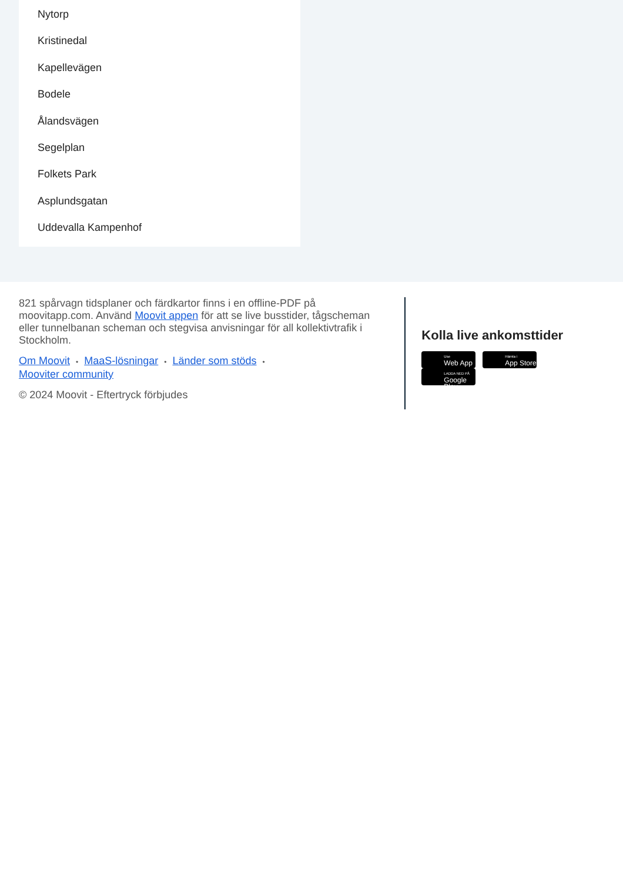Nytorp
Kristinedal
Kapellevägen
Bodele
Ålandsvägen
Segelplan
Folkets Park
Asplundsgatan
Uddevalla Kampenhof
821 spårvagn tidsplaner och färdkartor finns i en offline-PDF på moovitapp.com. Använd Moovit appen för att se live busstider, tågscheman eller tunnelbanan scheman och stegvisa anvisningar för all kollektivtrafik i Stockholm.
Om Moovit • MaaS-lösningar • Länder som stöds •
Mooviter community
© 2024 Moovit - Eftertryck förbjudes
Kolla live ankomsttider
Use Web App Hämta i App Store LADDA NED PÅ Google Play